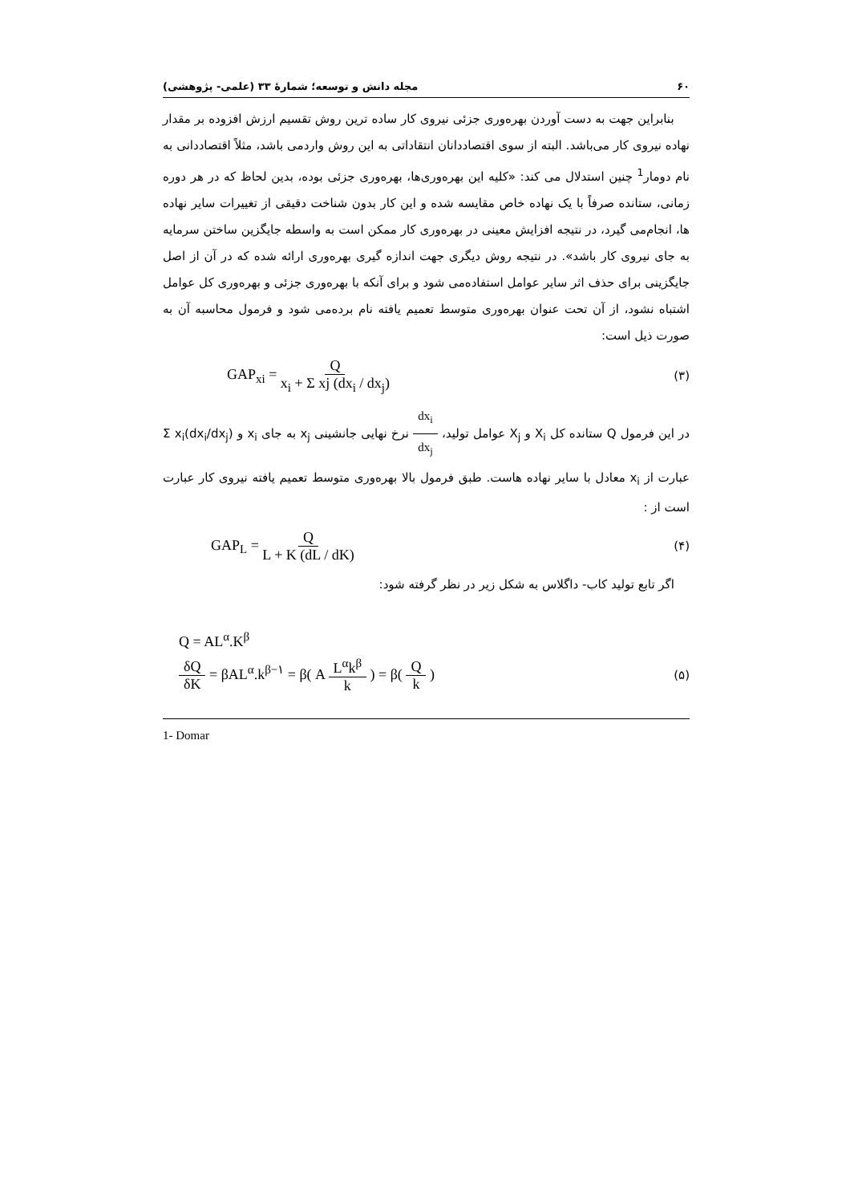۶۰ مجله دانش و توسعه؛ شمارهٔ ۳۳ (علمی- پژوهشی)
بنابراین جهت به دست آوردن بهره‌وری جزئی نیروی کار ساده ترین روش تقسیم ارزش افزوده بر مقدار نهاده نیروی کار می‌باشد. البته از سوی اقتصاددانان انتقاداتی به این روش واردمی باشد، مثلاً اقتصاددانی به نام دومار<sup>1</sup> چنین استدلال می کند: «کلیه این بهره‌وری‌ها، بهره‌وری جزئی بوده، بدین لحاظ که در هر دوره زمانی، ستانده صرفاً با یک نهاده خاص مقایسه شده و این کار بدون شناخت دقیقی از تغییرات سایر نهاده ها، انجام‌می گیرد، در نتیجه افزایش معینی در بهره‌وری کار ممکن است به واسطه جایگزین ساختن سرمایه به جای نیروی کار باشد». در نتیجه روش دیگری جهت اندازه گیری بهره‌وری ارائه شده که در آن از اصل جایگزینی برای حذف اثر سایر عوامل استفاده‌می شود و برای آنکه با بهره‌وری جزئی و بهره‌وری کل عوامل اشتباه نشود، از آن تحت عنوان بهره‌وری متوسط تعمیم یافته نام برده‌می شود و فرمول محاسبه آن به صورت ذیل است:
GAP<sub>xi</sub> = Q x<sub>i</sub> + Σ xj (dx<sub>i</sub> / dx<sub>j</sub>) (۳)
در این فرمول Q ستانده کل X<sub>i</sub> و X<sub>j</sub> عوامل تولید، dx<sub>i</sub> dx<sub>j</sub> نرخ نهایی جانشینی x<sub>j</sub> به جای x<sub>i</sub> و Σ x<sub>i</sub>(dx<sub>i</sub>/dx<sub>j</sub>) عبارت از x<sub>i</sub> معادل با سایر نهاده هاست. طبق فرمول بالا بهره‌وری متوسط تعمیم یافته نیروی کار عبارت است از :
GAP<sub>L</sub> = Q L + K (dL / dK) (۴)
اگر تابع تولید کاب- داگلاس به شکل زیر در نظر گرفته شود:
Q = AL<sup>α</sup>.K<sup>β</sup>
δQ δK = βAL<sup>α</sup>.k<sup>β−۱</sup> = β( A L<sup>α</sup>k<sup>β</sup> k ) = β( Q k ) (۵)
1- Domar